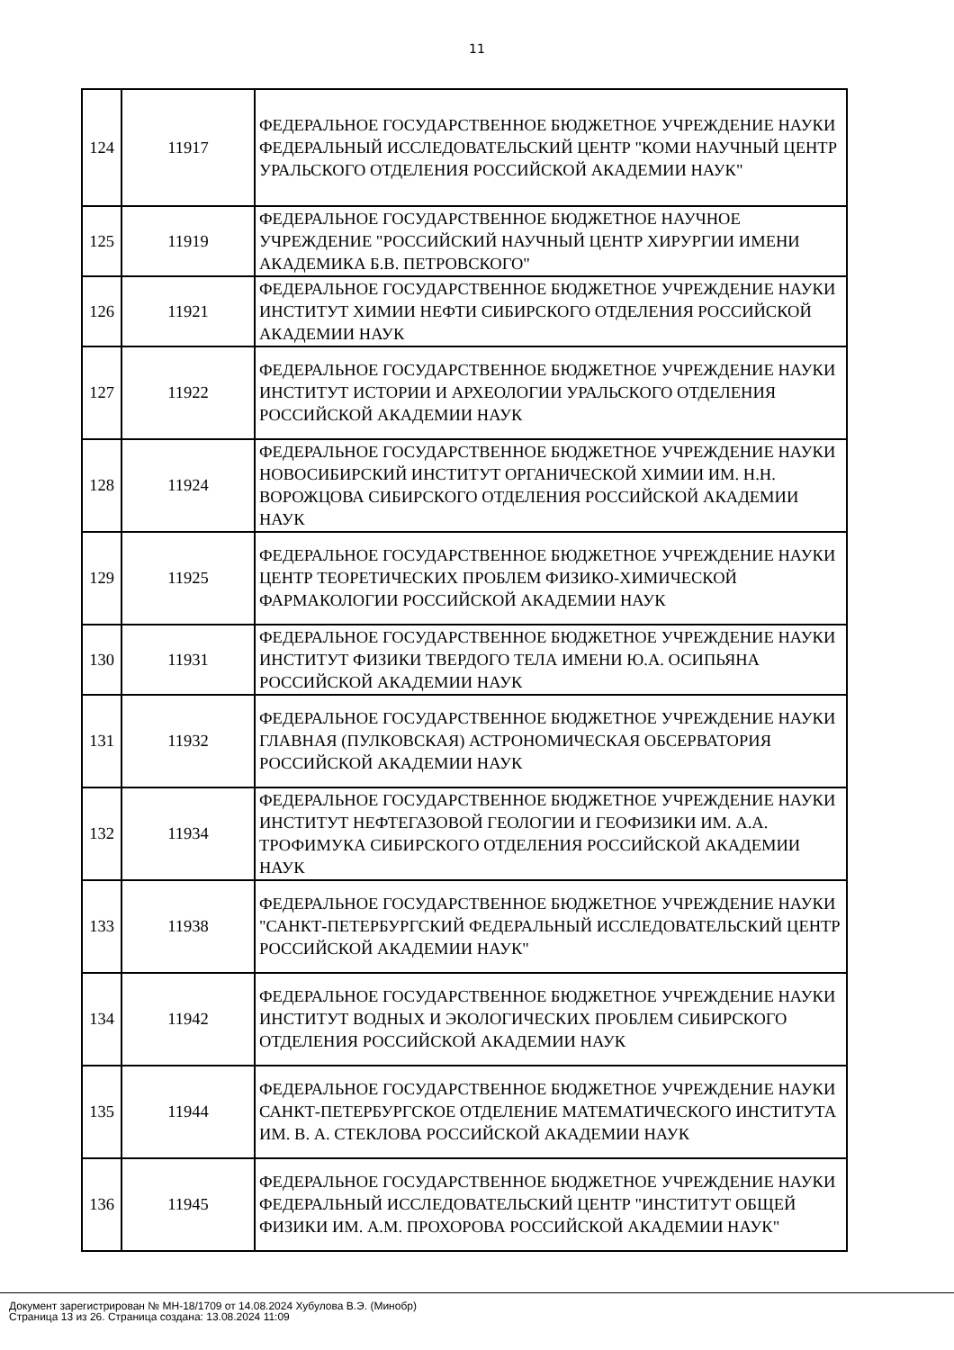11
| 124 | 11917 | ФЕДЕРАЛЬНОЕ ГОСУДАРСТВЕННОЕ БЮДЖЕТНОЕ УЧРЕЖДЕНИЕ НАУКИ ФЕДЕРАЛЬНЫЙ ИССЛЕДОВАТЕЛЬСКИЙ ЦЕНТР "КОМИ НАУЧНЫЙ ЦЕНТР УРАЛЬСКОГО ОТДЕЛЕНИЯ РОССИЙСКОЙ АКАДЕМИИ НАУК" |
| 125 | 11919 | ФЕДЕРАЛЬНОЕ ГОСУДАРСТВЕННОЕ БЮДЖЕТНОЕ НАУЧНОЕ УЧРЕЖДЕНИЕ "РОССИЙСКИЙ НАУЧНЫЙ ЦЕНТР ХИРУРГИИ ИМЕНИ АКАДЕМИКА Б.В. ПЕТРОВСКОГО" |
| 126 | 11921 | ФЕДЕРАЛЬНОЕ ГОСУДАРСТВЕННОЕ БЮДЖЕТНОЕ УЧРЕЖДЕНИЕ НАУКИ ИНСТИТУТ ХИМИИ НЕФТИ СИБИРСКОГО ОТДЕЛЕНИЯ РОССИЙСКОЙ АКАДЕМИИ НАУК |
| 127 | 11922 | ФЕДЕРАЛЬНОЕ ГОСУДАРСТВЕННОЕ БЮДЖЕТНОЕ УЧРЕЖДЕНИЕ НАУКИ ИНСТИТУТ ИСТОРИИ И АРХЕОЛОГИИ УРАЛЬСКОГО ОТДЕЛЕНИЯ РОССИЙСКОЙ АКАДЕМИИ НАУК |
| 128 | 11924 | ФЕДЕРАЛЬНОЕ ГОСУДАРСТВЕННОЕ БЮДЖЕТНОЕ УЧРЕЖДЕНИЕ НАУКИ НОВОСИБИРСКИЙ ИНСТИТУТ ОРГАНИЧЕСКОЙ ХИМИИ ИМ. Н.Н. ВОРОЖЦОВА СИБИРСКОГО ОТДЕЛЕНИЯ РОССИЙСКОЙ АКАДЕМИИ НАУК |
| 129 | 11925 | ФЕДЕРАЛЬНОЕ ГОСУДАРСТВЕННОЕ БЮДЖЕТНОЕ УЧРЕЖДЕНИЕ НАУКИ ЦЕНТР ТЕОРЕТИЧЕСКИХ ПРОБЛЕМ ФИЗИКО-ХИМИЧЕСКОЙ ФАРМАКОЛОГИИ РОССИЙСКОЙ АКАДЕМИИ НАУК |
| 130 | 11931 | ФЕДЕРАЛЬНОЕ ГОСУДАРСТВЕННОЕ БЮДЖЕТНОЕ УЧРЕЖДЕНИЕ НАУКИ ИНСТИТУТ ФИЗИКИ ТВЕРДОГО ТЕЛА ИМЕНИ Ю.А. ОСИПЬЯНА РОССИЙСКОЙ АКАДЕМИИ НАУК |
| 131 | 11932 | ФЕДЕРАЛЬНОЕ ГОСУДАРСТВЕННОЕ БЮДЖЕТНОЕ УЧРЕЖДЕНИЕ НАУКИ ГЛАВНАЯ (ПУЛКОВСКАЯ) АСТРОНОМИЧЕСКАЯ ОБСЕРВАТОРИЯ РОССИЙСКОЙ АКАДЕМИИ НАУК |
| 132 | 11934 | ФЕДЕРАЛЬНОЕ ГОСУДАРСТВЕННОЕ БЮДЖЕТНОЕ УЧРЕЖДЕНИЕ НАУКИ ИНСТИТУТ НЕФТЕГАЗОВОЙ ГЕОЛОГИИ И ГЕОФИЗИКИ ИМ. А.А. ТРОФИМУКА СИБИРСКОГО ОТДЕЛЕНИЯ РОССИЙСКОЙ АКАДЕМИИ НАУК |
| 133 | 11938 | ФЕДЕРАЛЬНОЕ ГОСУДАРСТВЕННОЕ БЮДЖЕТНОЕ УЧРЕЖДЕНИЕ НАУКИ "САНКТ-ПЕТЕРБУРГСКИЙ ФЕДЕРАЛЬНЫЙ ИССЛЕДОВАТЕЛЬСКИЙ ЦЕНТР РОССИЙСКОЙ АКАДЕМИИ НАУК" |
| 134 | 11942 | ФЕДЕРАЛЬНОЕ ГОСУДАРСТВЕННОЕ БЮДЖЕТНОЕ УЧРЕЖДЕНИЕ НАУКИ ИНСТИТУТ ВОДНЫХ И ЭКОЛОГИЧЕСКИХ ПРОБЛЕМ СИБИРСКОГО ОТДЕЛЕНИЯ РОССИЙСКОЙ АКАДЕМИИ НАУК |
| 135 | 11944 | ФЕДЕРАЛЬНОЕ ГОСУДАРСТВЕННОЕ БЮДЖЕТНОЕ УЧРЕЖДЕНИЕ НАУКИ САНКТ-ПЕТЕРБУРГСКОЕ ОТДЕЛЕНИЕ МАТЕМАТИЧЕСКОГО ИНСТИТУТА ИМ. В. А. СТЕКЛОВА РОССИЙСКОЙ АКАДЕМИИ НАУК |
| 136 | 11945 | ФЕДЕРАЛЬНОЕ ГОСУДАРСТВЕННОЕ БЮДЖЕТНОЕ УЧРЕЖДЕНИЕ НАУКИ ФЕДЕРАЛЬНЫЙ ИССЛЕДОВАТЕЛЬСКИЙ ЦЕНТР "ИНСТИТУТ ОБЩЕЙ ФИЗИКИ ИМ. А.М. ПРОХОРОВА РОССИЙСКОЙ АКАДЕМИИ НАУК" |
Документ зарегистрирован № МН-18/1709 от 14.08.2024 Хубулова В.Э. (Минобр)
Страница 13 из 26. Страница создана: 13.08.2024 11:09